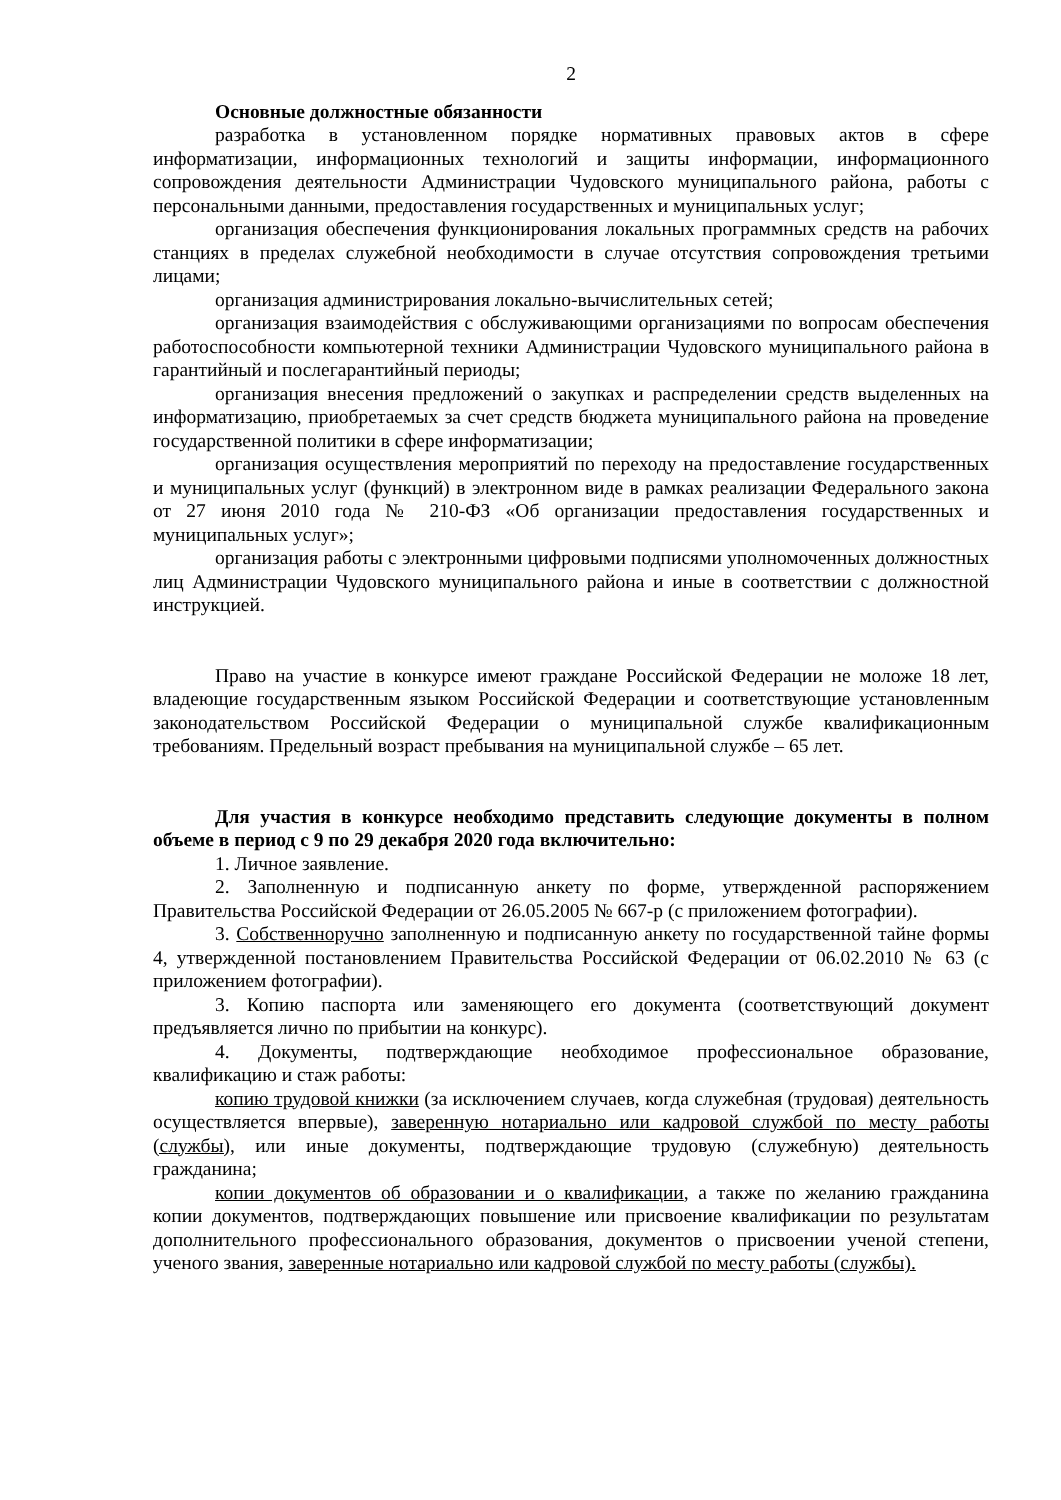2
Основные должностные обязанности
разработка в установленном порядке нормативных правовых актов в сфере информатизации, информационных технологий и защиты информации, информационного сопровождения деятельности Администрации Чудовского муниципального района, работы с персональными данными, предоставления государственных и муниципальных услуг;
организация обеспечения функционирования локальных программных средств на рабочих станциях в пределах служебной необходимости в случае отсутствия сопровождения третьими лицами;
организация администрирования локально-вычислительных сетей;
организация взаимодействия с обслуживающими организациями по вопросам обеспечения работоспособности компьютерной техники Администрации Чудовского муниципального района в гарантийный и послегарантийный периоды;
организация внесения предложений о закупках и распределении средств выделенных на информатизацию, приобретаемых за счет средств бюджета муниципального района на проведение государственной политики в сфере информатизации;
организация осуществления мероприятий по переходу на предоставление государственных и муниципальных услуг (функций) в электронном виде в рамках реализации Федерального закона от 27 июня 2010 года № 210-ФЗ «Об организации предоставления государственных и муниципальных услуг»;
организация работы с электронными цифровыми подписями уполномоченных должностных лиц Администрации Чудовского муниципального района и иные в соответствии с должностной инструкцией.
Право на участие в конкурсе имеют граждане Российской Федерации не моложе 18 лет, владеющие государственным языком Российской Федерации и соответствующие установленным законодательством Российской Федерации о муниципальной службе квалификационным требованиям. Предельный возраст пребывания на муниципальной службе – 65 лет.
Для участия в конкурсе необходимо представить следующие документы в полном объеме в период с 9 по 29 декабря 2020 года включительно:
1. Личное заявление.
2. Заполненную и подписанную анкету по форме, утвержденной распоряжением Правительства Российской Федерации от 26.05.2005 № 667-р (с приложением фотографии).
3. Собственноручно заполненную и подписанную анкету по государственной тайне формы 4, утвержденной постановлением Правительства Российской Федерации от 06.02.2010 № 63 (с приложением фотографии).
3. Копию паспорта или заменяющего его документа (соответствующий документ предъявляется лично по прибытии на конкурс).
4. Документы, подтверждающие необходимое профессиональное образование, квалификацию и стаж работы:
копию трудовой книжки (за исключением случаев, когда служебная (трудовая) деятельность осуществляется впервые), заверенную нотариально или кадровой службой по месту работы (службы), или иные документы, подтверждающие трудовую (служебную) деятельность гражданина;
копии документов об образовании и о квалификации, а также по желанию гражданина копии документов, подтверждающих повышение или присвоение квалификации по результатам дополнительного профессионального образования, документов о присвоении ученой степени, ученого звания, заверенные нотариально или кадровой службой по месту работы (службы).